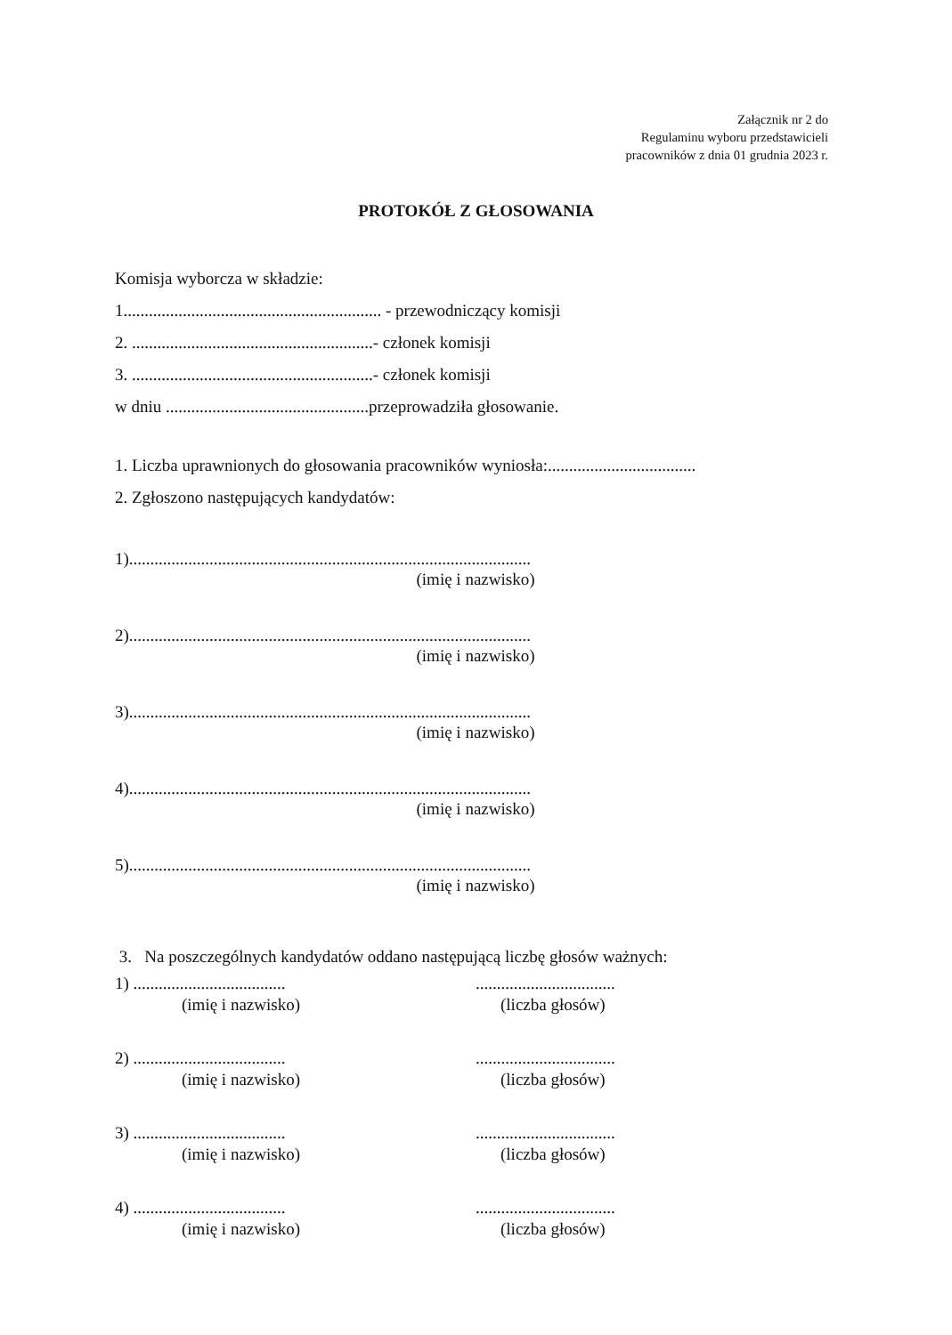Załącznik nr 2 do
Regulaminu wyboru przedstawicieli
pracowników z dnia 01 grudnia 2023 r.
PROTOKÓŁ Z GŁOSOWANIA
Komisja wyborcza w składzie:
1............................................................. - przewodniczący komisji
2. .........................................................- członek komisji
3. .........................................................- członek komisji
w dniu ................................................przeprowadziła głosowanie.
1. Liczba uprawnionych do głosowania pracowników wyniosła:...................................
2. Zgłoszono następujących kandydatów:
1)...............................................................................................
(imię i nazwisko)
2)...............................................................................................
(imię i nazwisko)
3)...............................................................................................
(imię i nazwisko)
4)...............................................................................................
(imię i nazwisko)
5)...............................................................................................
(imię i nazwisko)
3. Na poszczególnych kandydatów oddano następującą liczbę głosów ważnych:
1) ....................................
.................................
(imię i nazwisko) (liczba głosów)
2) ....................................
.................................
(imię i nazwisko) (liczba głosów)
3) ....................................
.................................
(imię i nazwisko) (liczba głosów)
4) ....................................
.................................
(imię i nazwisko) (liczba głosów)